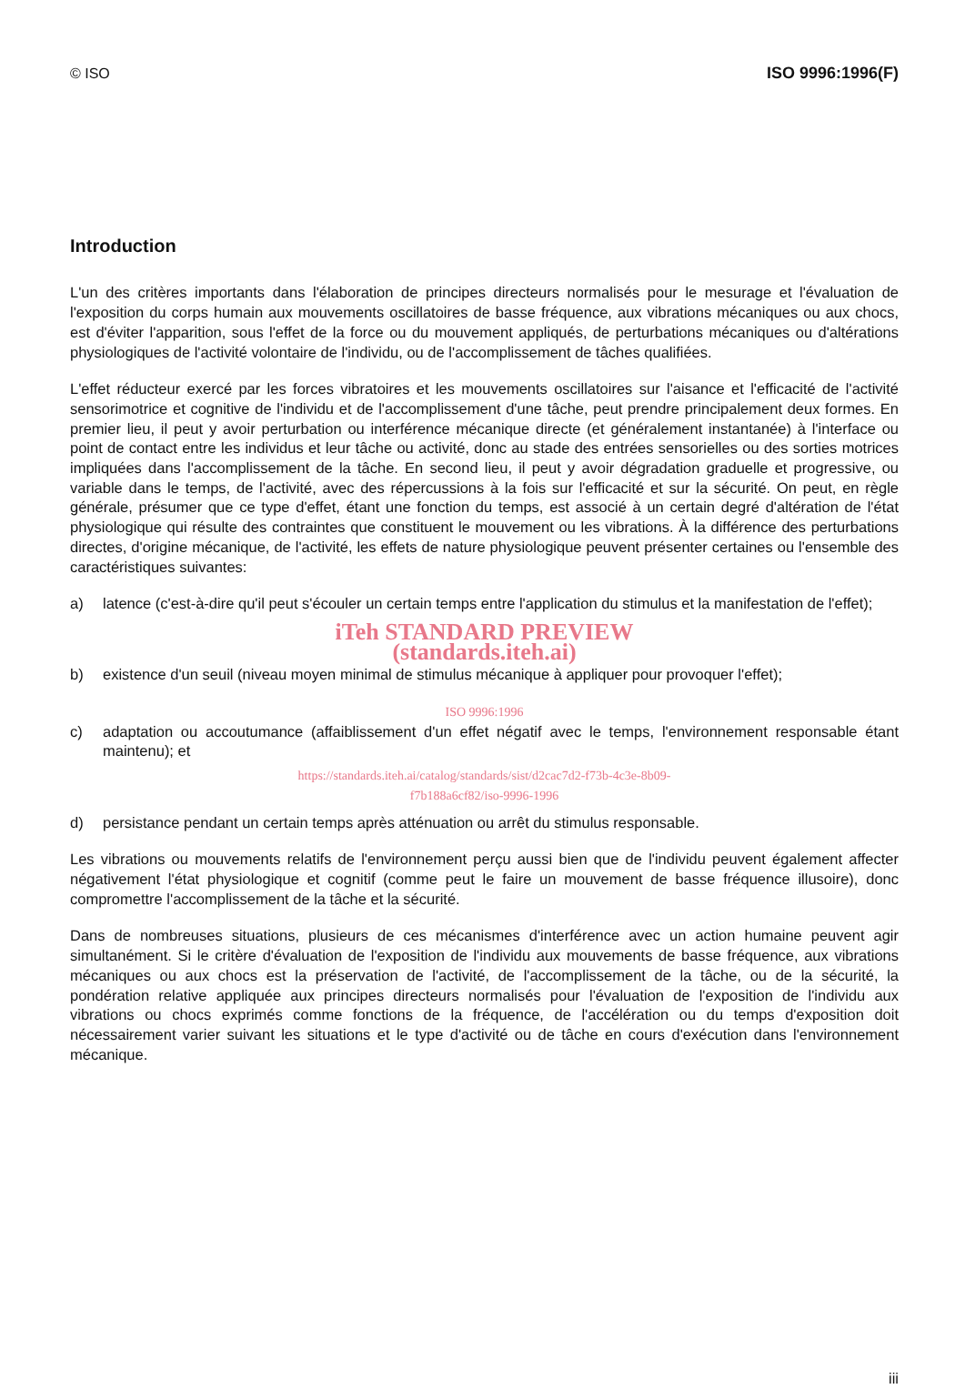© ISO ISO 9996:1996(F)
Introduction
L'un des critères importants dans l'élaboration de principes directeurs normalisés pour le mesurage et l'évaluation de l'exposition du corps humain aux mouvements oscillatoires de basse fréquence, aux vibrations mécaniques ou aux chocs, est d'éviter l'apparition, sous l'effet de la force ou du mouvement appliqués, de perturbations mécaniques ou d'altérations physiologiques de l'activité volontaire de l'individu, ou de l'accomplissement de tâches qualifiées.
L'effet réducteur exercé par les forces vibratoires et les mouvements oscillatoires sur l'aisance et l'efficacité de l'activité sensorimotrice et cognitive de l'individu et de l'accomplissement d'une tâche, peut prendre principalement deux formes. En premier lieu, il peut y avoir perturbation ou interférence mécanique directe (et généralement instantanée) à l'interface ou point de contact entre les individus et leur tâche ou activité, donc au stade des entrées sensorielles ou des sorties motrices impliquées dans l'accomplissement de la tâche. En second lieu, il peut y avoir dégradation graduelle et progressive, ou variable dans le temps, de l'activité, avec des répercussions à la fois sur l'efficacité et sur la sécurité. On peut, en règle générale, présumer que ce type d'effet, étant une fonction du temps, est associé à un certain degré d'altération de l'état physiologique qui résulte des contraintes que constituent le mouvement ou les vibrations. À la différence des perturbations directes, d'origine mécanique, de l'activité, les effets de nature physiologique peuvent présenter certaines ou l'ensemble des caractéristiques suivantes:
a) latence (c'est-à-dire qu'il peut s'écouler un certain temps entre l'application du stimulus et la manifestation de l'effet);
iTeh STANDARD PREVIEW
(standards.iteh.ai)
b) existence d'un seuil (niveau moyen minimal de stimulus mécanique à appliquer pour provoquer l'effet);
ISO 9996:1996
c) adaptation ou accoutumance (affaiblissement d'un effet négatif avec le temps, l'environnement responsable étant maintenu); et
https://standards.iteh.ai/catalog/standards/sist/d2cac7d2-f73b-4c3e-8b09-
f7b188a6cf82/iso-9996-1996
d) persistance pendant un certain temps après atténuation ou arrêt du stimulus responsable.
Les vibrations ou mouvements relatifs de l'environnement perçu aussi bien que de l'individu peuvent également affecter négativement l'état physiologique et cognitif (comme peut le faire un mouvement de basse fréquence illusoire), donc compromettre l'accomplissement de la tâche et la sécurité.
Dans de nombreuses situations, plusieurs de ces mécanismes d'interférence avec un action humaine peuvent agir simultanément. Si le critère d'évaluation de l'exposition de l'individu aux mouvements de basse fréquence, aux vibrations mécaniques ou aux chocs est la préservation de l'activité, de l'accomplissement de la tâche, ou de la sécurité, la pondération relative appliquée aux principes directeurs normalisés pour l'évaluation de l'exposition de l'individu aux vibrations ou chocs exprimés comme fonctions de la fréquence, de l'accélération ou du temps d'exposition doit nécessairement varier suivant les situations et le type d'activité ou de tâche en cours d'exécution dans l'environnement mécanique.
iii